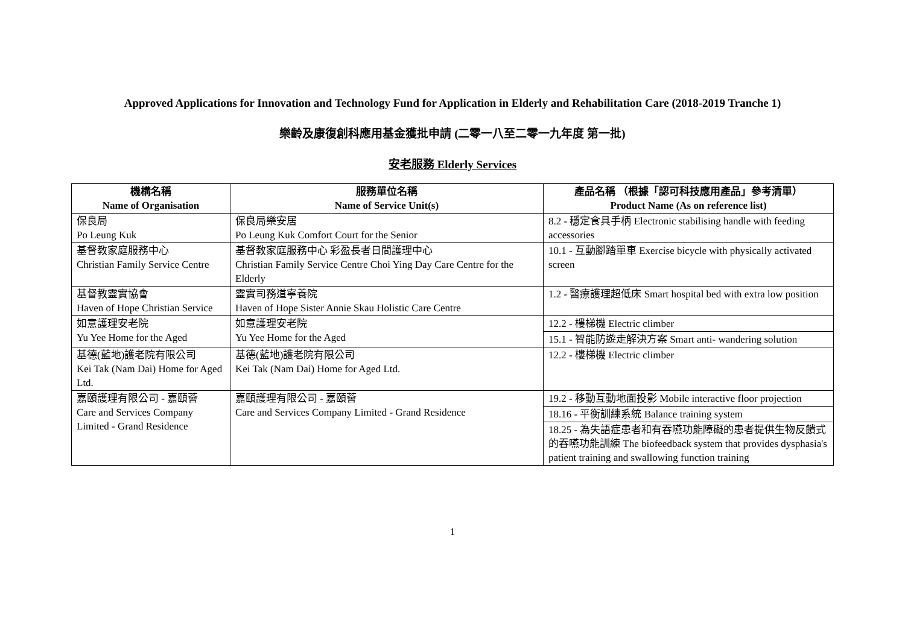Approved Applications for Innovation and Technology Fund for Application in Elderly and Rehabilitation Care (2018-2019 Tranche 1)
樂齡及康復創科應用基金獲批申請 (二零一八至二零一九年度 第一批)
安老服務 Elderly Services
| 機構名稱 Name of Organisation | 服務單位名稱 Name of Service Unit(s) | 產品名稱 （根據「認可科技應用產品」參考清單） Product Name (As on reference list) |
| --- | --- | --- |
| 保良局 Po Leung Kuk | 保良局樂安居 Po Leung Kuk Comfort Court for the Senior | 8.2 - 穩定食具手柄 Electronic stabilising handle with feeding accessories |
| 基督教家庭服務中心 Christian Family Service Centre | 基督教家庭服務中心 彩盈長者日間護理中心 Christian Family Service Centre Choi Ying Day Care Centre for the Elderly | 10.1 - 互動腳踏單車 Exercise bicycle with physically activated screen |
| 基督教靈實協會 Haven of Hope Christian Service | 靈實司務道寧養院 Haven of Hope Sister Annie Skau Holistic Care Centre | 1.2 - 醫療護理超低床 Smart hospital bed with extra low position |
| 如意護理安老院 Yu Yee Home for the Aged | 如意護理安老院 Yu Yee Home for the Aged | 12.2 - 樓梯機 Electric climber |
| | | 15.1 - 智能防遊走解決方案 Smart anti- wandering solution |
| 基德(藍地)護老院有限公司 Kei Tak (Nam Dai) Home for Aged Ltd. | 基德(藍地)護老院有限公司 Kei Tak (Nam Dai) Home for Aged Ltd. | 12.2 - 樓梯機 Electric climber |
| 嘉頤護理有限公司 - 嘉頤薈 Care and Services Company Limited - Grand Residence | 嘉頤護理有限公司 - 嘉頤薈 Care and Services Company Limited - Grand Residence | 19.2 - 移動互動地面投影 Mobile interactive floor projection |
| | | 18.16 - 平衡訓練系統 Balance training system |
| | | 18.25 - 為失語症患者和有吞嚥功能障礙的患者提供生物反饋式的吞嚥功能訓練 The biofeedback system that provides dysphasia's patient training and swallowing function training |
1